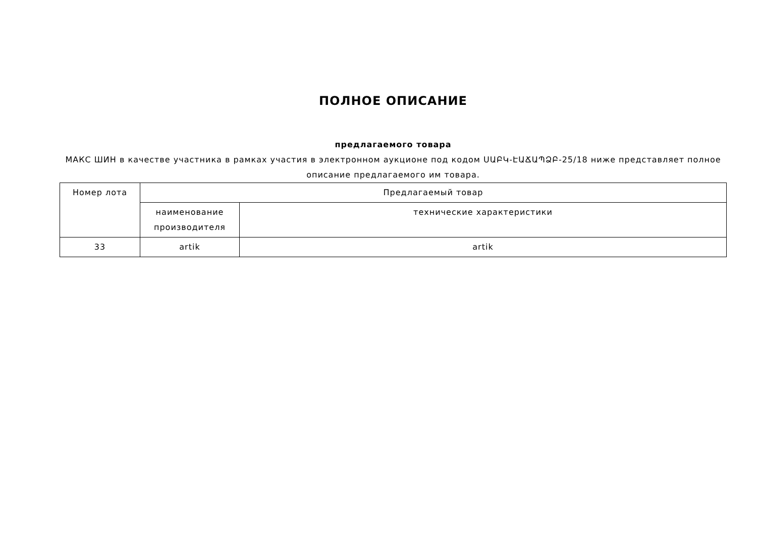ПОЛНОЕ ОПИСАНИЕ
предлагаемого товара
МАКС ШИН в качестве участника в рамках участия в электронном аукционе под кодом ՍԱԲԿ-ԷԱՃԱՊՁԲ-25/18 ниже представляет полное описание предлагаемого им товара.
| Номер лота | Предлагаемый товар | |
| --- | --- | --- |
| | наименование производителя | технические характеристики |
| 33 | artik | artik |